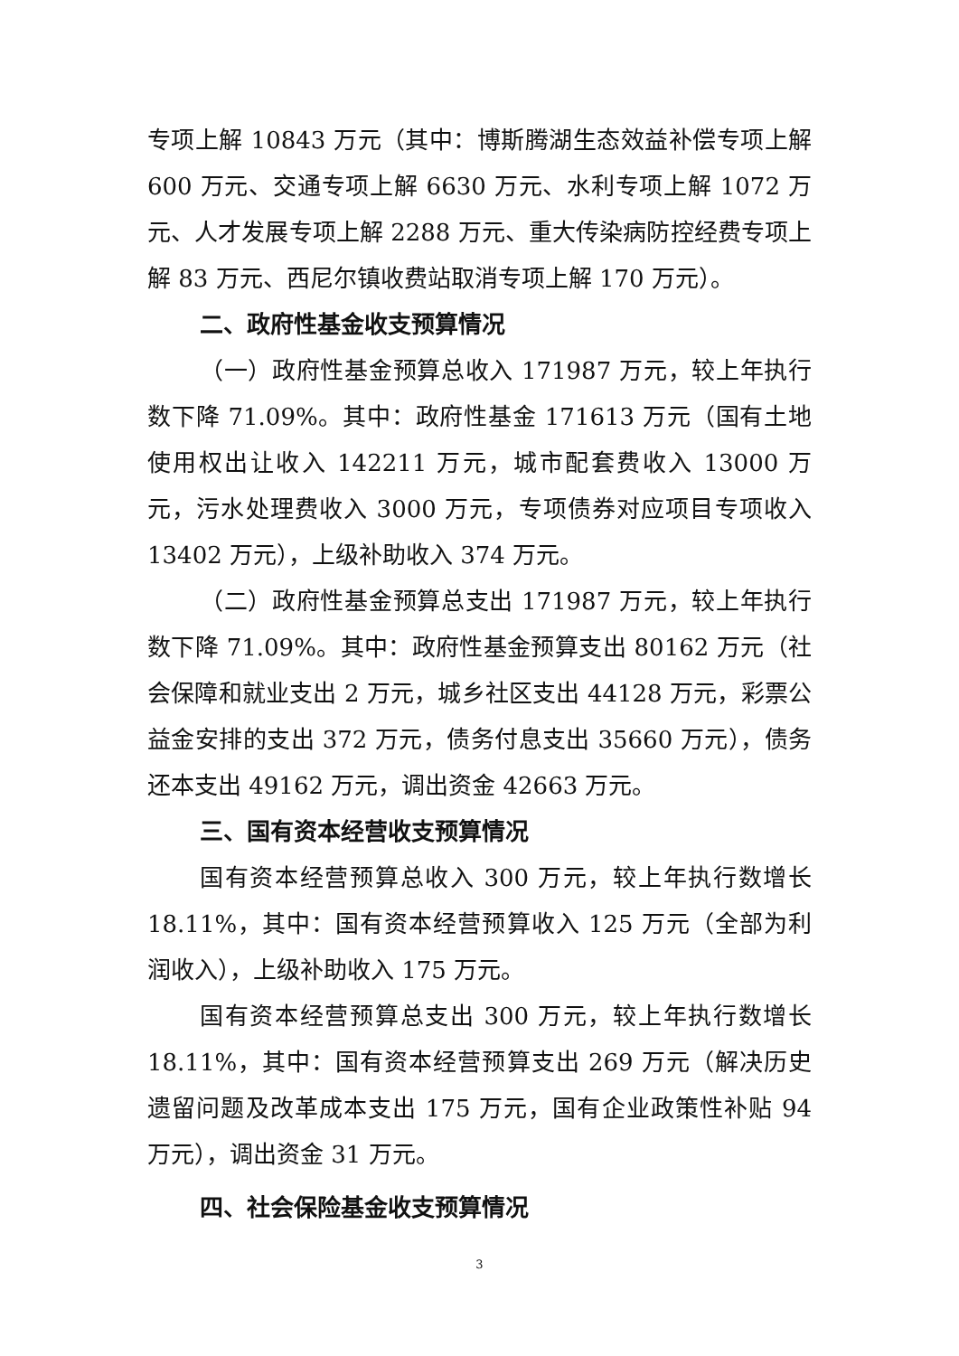专项上解 10843 万元（其中：博斯腾湖生态效益补偿专项上解 600 万元、交通专项上解 6630 万元、水利专项上解 1072 万元、人才发展专项上解 2288 万元、重大传染病防控经费专项上解 83 万元、西尼尔镇收费站取消专项上解 170 万元）。
二、政府性基金收支预算情况
（一）政府性基金预算总收入 171987 万元，较上年执行数下降 71.09%。其中：政府性基金 171613 万元（国有土地使用权出让收入 142211 万元，城市配套费收入 13000 万元，污水处理费收入 3000 万元，专项债券对应项目专项收入 13402 万元），上级补助收入 374 万元。
（二）政府性基金预算总支出 171987 万元，较上年执行数下降 71.09%。其中：政府性基金预算支出 80162 万元（社会保障和就业支出 2 万元，城乡社区支出 44128 万元，彩票公益金安排的支出 372 万元，债务付息支出 35660 万元），债务还本支出 49162 万元，调出资金 42663 万元。
三、国有资本经营收支预算情况
国有资本经营预算总收入 300 万元，较上年执行数增长 18.11%，其中：国有资本经营预算收入 125 万元（全部为利润收入），上级补助收入 175 万元。
国有资本经营预算总支出 300 万元，较上年执行数增长 18.11%，其中：国有资本经营预算支出 269 万元（解决历史遗留问题及改革成本支出 175 万元，国有企业政策性补贴 94 万元），调出资金 31 万元。
四、社会保险基金收支预算情况
3